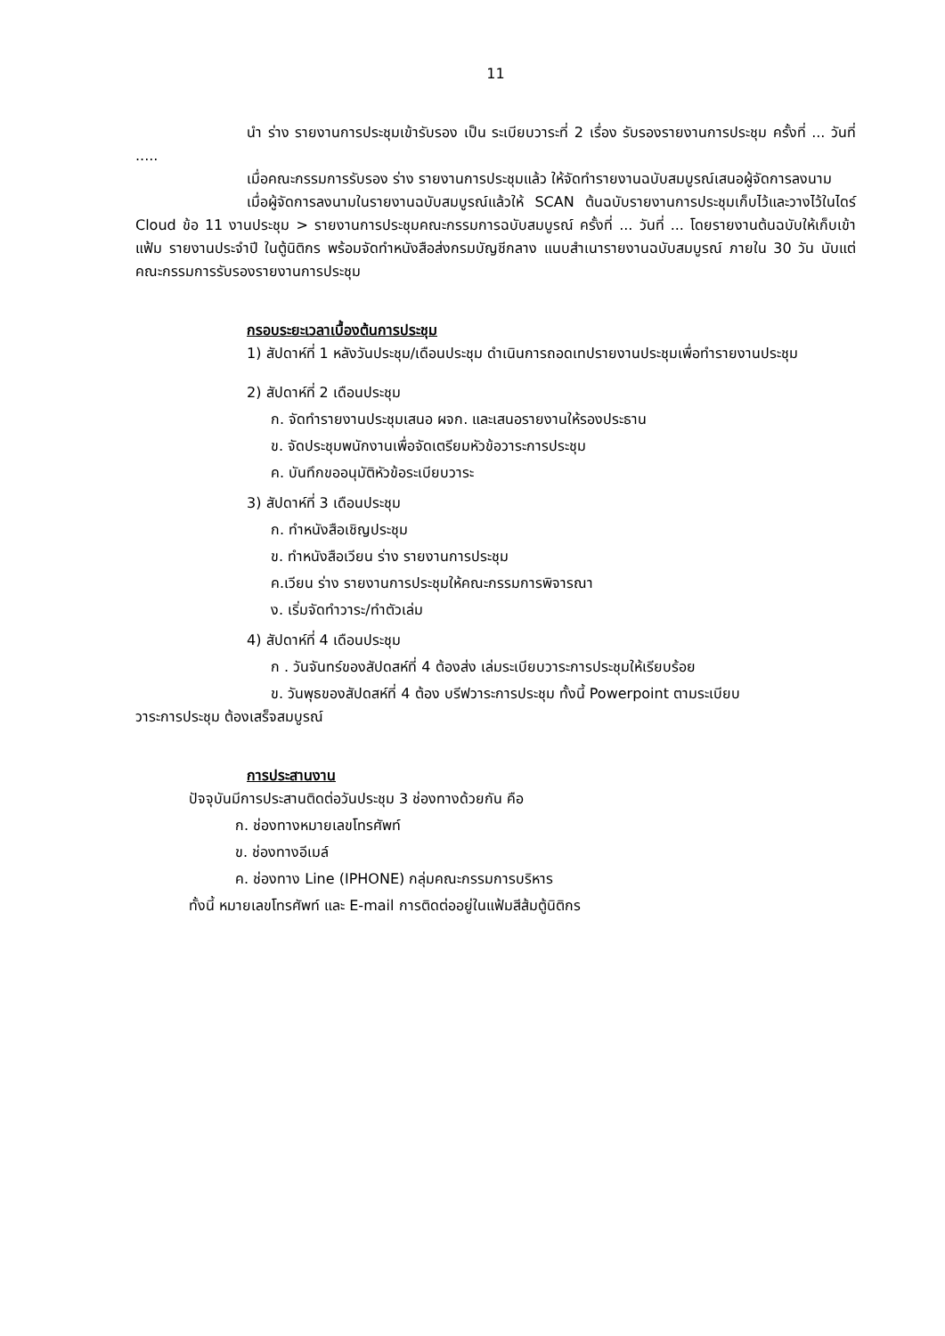11
นำ ร่าง รายงานการประชุมเข้ารับรอง เป็น ระเบียบวาระที่ 2 เรื่อง รับรองรายงานการประชุม ครั้งที่ ... วันที่ .....
เมื่อคณะกรรมการรับรอง ร่าง รายงานการประชุมแล้ว ให้จัดทำรายงานฉบับสมบูรณ์เสนอผู้จัดการลงนาม
เมื่อผู้จัดการลงนามในรายงานฉบับสมบูรณ์แล้วให้ SCAN ต้นฉบับรายงานการประชุมเก็บไว้และวางไว้ในไดร์ Cloud ข้อ 11 งานประชุม > รายงานการประชุมคณะกรรมการฉบับสมบูรณ์ ครั้งที่ ... วันที่ ... โดยรายงานต้นฉบับให้เก็บเข้าแฟ้ม รายงานประจำปี ในตู้นิติกร พร้อมจัดทำหนังสือส่งกรมบัญชีกลาง แนบสำเนารายงานฉบับสมบูรณ์ ภายใน 30 วัน นับแต่คณะกรรมการรับรองรายงานการประชุม
กรอบระยะเวลาเบื้องต้นการประชุม
1) สัปดาห์ที่ 1 หลังวันประชุม/เดือนประชุม ดำเนินการถอดเทปรายงานประชุมเพื่อทำรายงานประชุม
2) สัปดาห์ที่ 2 เดือนประชุม
ก. จัดทำรายงานประชุมเสนอ ผจก. และเสนอรายงานให้รองประธาน
ข. จัดประชุมพนักงานเพื่อจัดเตรียมหัวข้อวาระการประชุม
ค. บันทึกขออนุมัติหัวข้อระเบียบวาระ
3) สัปดาห์ที่ 3 เดือนประชุม
ก. ทำหนังสือเชิญประชุม
ข. ทำหนังสือเวียน ร่าง รายงานการประชุม
ค.เวียน ร่าง รายงานการประชุมให้คณะกรรมการพิจารณา
ง. เริ่มจัดทำวาระ/ทำตัวเล่ม
4) สัปดาห์ที่ 4 เดือนประชุม
ก . วันจันทร์ของสัปดสห์ที่ 4 ต้องส่ง เล่มระเบียบวาระการประชุมให้เรียบร้อย
ข. วันพุธของสัปดสห์ที่ 4 ต้อง บรีฟวาระการประชุม ทั้งนี้ Powerpoint ตามระเบียบ
วาระการประชุม ต้องเสร็จสมบูรณ์
การประสานงาน
ปัจจุบันมีการประสานติดต่อวันประชุม 3 ช่องทางด้วยกัน คือ
ก. ช่องทางหมายเลขโทรศัพท์
ข. ช่องทางอีเมล์
ค. ช่องทาง Line (IPHONE) กลุ่มคณะกรรมการบริหาร
ทั้งนี้ หมายเลขโทรศัพท์ และ E-mail การติดต่ออยู่ในแฟ้มสีส้มตู้นิติกร